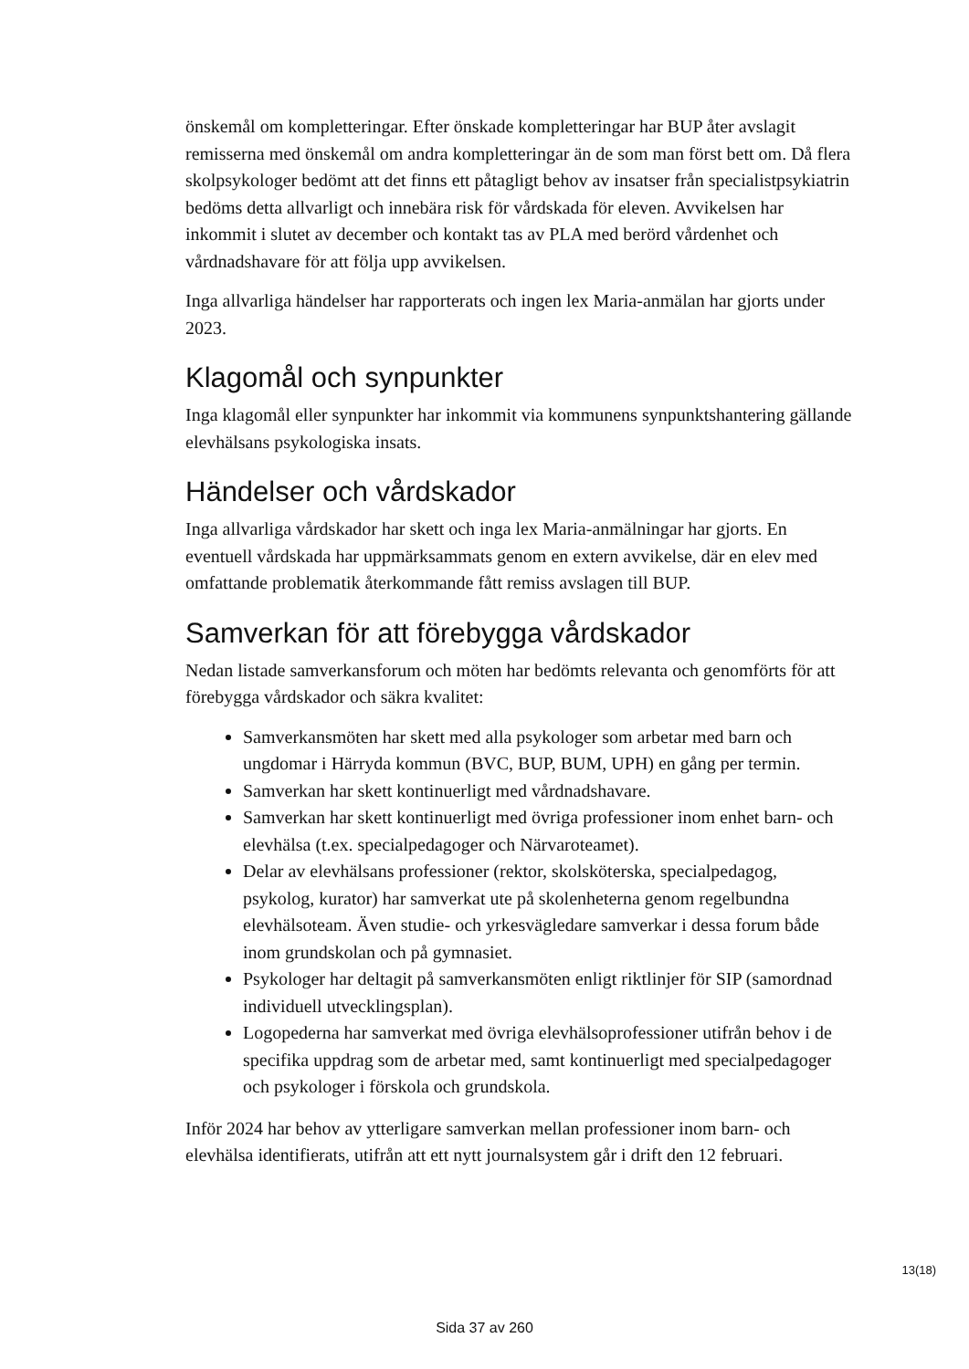önskemål om kompletteringar. Efter önskade kompletteringar har BUP åter avslagit remisserna med önskemål om andra kompletteringar än de som man först bett om. Då flera skolpsykologer bedömt att det finns ett påtagligt behov av insatser från specialistpsykiatrin bedöms detta allvarligt och innebära risk för vårdskada för eleven. Avvikelsen har inkommit i slutet av december och kontakt tas av PLA med berörd vårdenhet och vårdnadshavare för att följa upp avvikelsen.
Inga allvarliga händelser har rapporterats och ingen lex Maria-anmälan har gjorts under 2023.
Klagomål och synpunkter
Inga klagomål eller synpunkter har inkommit via kommunens synpunktshantering gällande elevhälsans psykologiska insats.
Händelser och vårdskador
Inga allvarliga vårdskador har skett och inga lex Maria-anmälningar har gjorts. En eventuell vårdskada har uppmärksammats genom en extern avvikelse, där en elev med omfattande problematik återkommande fått remiss avslagen till BUP.
Samverkan för att förebygga vårdskador
Nedan listade samverkansforum och möten har bedömts relevanta och genomförts för att förebygga vårdskador och säkra kvalitet:
Samverkansmöten har skett med alla psykologer som arbetar med barn och ungdomar i Härryda kommun (BVC, BUP, BUM, UPH) en gång per termin.
Samverkan har skett kontinuerligt med vårdnadshavare.
Samverkan har skett kontinuerligt med övriga professioner inom enhet barn- och elevhälsa (t.ex. specialpedagoger och Närvaroteamet).
Delar av elevhälsans professioner (rektor, skolsköterska, specialpedagog, psykolog, kurator) har samverkat ute på skolenheterna genom regelbundna elevhälsoteam. Även studie- och yrkesvägledare samverkar i dessa forum både inom grundskolan och på gymnasiet.
Psykologer har deltagit på samverkansmöten enligt riktlinjer för SIP (samordnad individuell utvecklingsplan).
Logopederna har samverkat med övriga elevhälsoprofessioner utifrån behov i de specifika uppdrag som de arbetar med, samt kontinuerligt med specialpedagoger och psykologer i förskola och grundskola.
Inför 2024 har behov av ytterligare samverkan mellan professioner inom barn- och elevhälsa identifierats, utifrån att ett nytt journalsystem går i drift den 12 februari.
13(18)
Sida 37 av 260